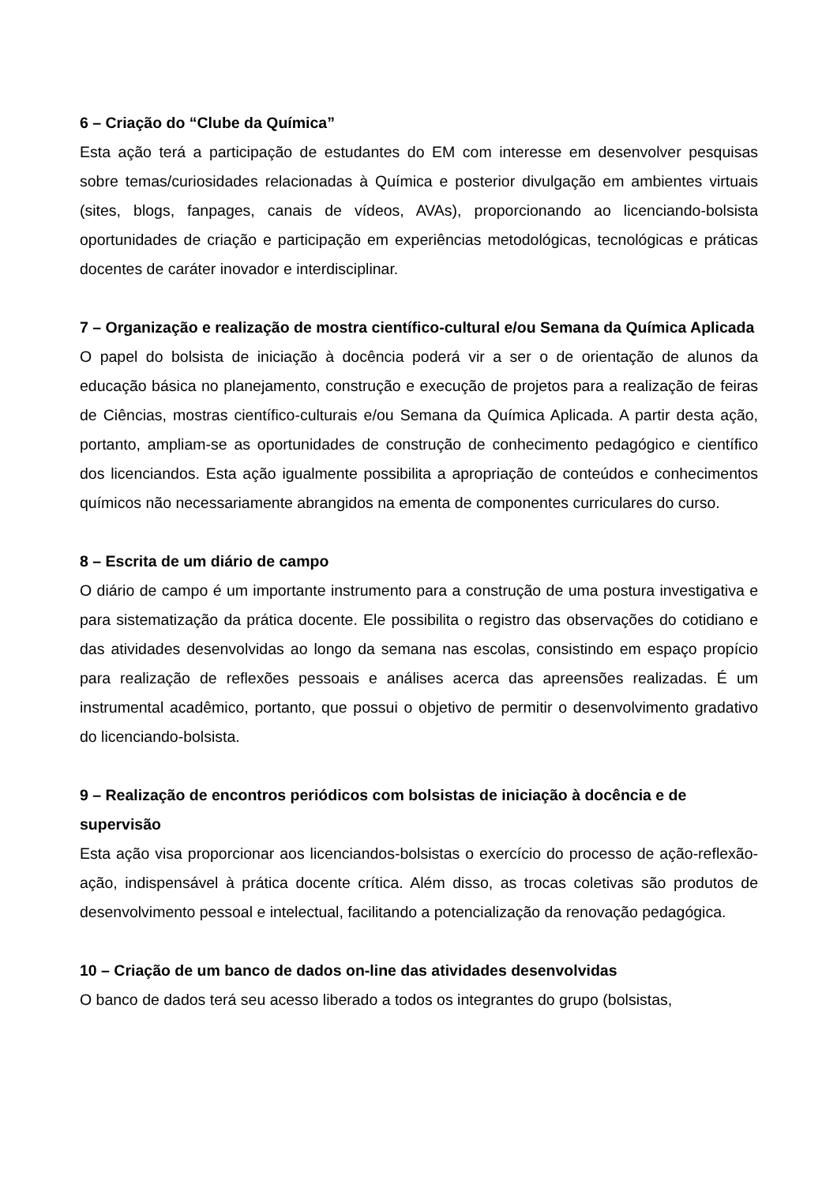6 – Criação do “Clube da Química”
Esta ação terá a participação de estudantes do EM com interesse em desenvolver pesquisas sobre temas/curiosidades relacionadas à Química e posterior divulgação em ambientes virtuais (sites, blogs, fanpages, canais de vídeos, AVAs), proporcionando ao licenciando-bolsista oportunidades de criação e participação em experiências metodológicas, tecnológicas e práticas docentes de caráter inovador e interdisciplinar.
7 – Organização e realização de mostra científico-cultural e/ou Semana da Química Aplicada
O papel do bolsista de iniciação à docência poderá vir a ser o de orientação de alunos da educação básica no planejamento, construção e execução de projetos para a realização de feiras de Ciências, mostras científico-culturais e/ou Semana da Química Aplicada. A partir desta ação, portanto, ampliam-se as oportunidades de construção de conhecimento pedagógico e científico dos licenciandos. Esta ação igualmente possibilita a apropriação de conteúdos e conhecimentos químicos não necessariamente abrangidos na ementa de componentes curriculares do curso.
8 – Escrita de um diário de campo
O diário de campo é um importante instrumento para a construção de uma postura investigativa e para sistematização da prática docente. Ele possibilita o registro das observações do cotidiano e das atividades desenvolvidas ao longo da semana nas escolas, consistindo em espaço propício para realização de reflexões pessoais e análises acerca das apreensões realizadas. É um instrumental acadêmico, portanto, que possui o objetivo de permitir o desenvolvimento gradativo do licenciando-bolsista.
9 – Realização de encontros periódicos com bolsistas de iniciação à docência e de supervisão
Esta ação visa proporcionar aos licenciandos-bolsistas o exercício do processo de ação-reflexão-ação, indispensável à prática docente crítica. Além disso, as trocas coletivas são produtos de desenvolvimento pessoal e intelectual, facilitando a potencialização da renovação pedagógica.
10 – Criação de um banco de dados on-line das atividades desenvolvidas
O banco de dados terá seu acesso liberado a todos os integrantes do grupo (bolsistas,